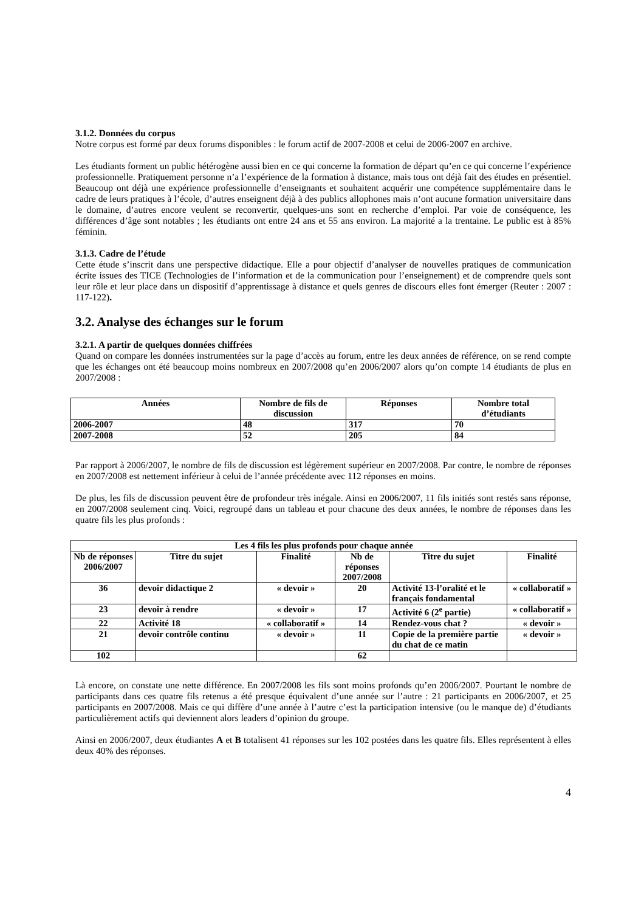3.1.2. Données du corpus
Notre corpus est formé par deux forums disponibles : le forum actif de 2007-2008 et celui de 2006-2007 en archive.
Les étudiants forment un public hétérogène aussi bien en ce qui concerne la formation de départ qu’en ce qui concerne l’expérience professionnelle. Pratiquement personne n’a l’expérience de la formation à distance, mais tous ont déjà fait des études en présentiel. Beaucoup ont déjà une expérience professionnelle d’enseignants et souhaitent acquérir une compétence supplémentaire dans le cadre de leurs pratiques à l’école, d’autres enseignent déjà à des publics allophones mais n’ont aucune formation universitaire dans le domaine, d’autres encore veulent se reconvertir, quelques-uns sont en recherche d’emploi. Par voie de conséquence, les différences d’âge sont notables ; les étudiants ont entre 24 ans et 55 ans environ. La majorité a la trentaine. Le public est à 85% féminin.
3.1.3. Cadre de l’étude
Cette étude s’inscrit dans une perspective didactique. Elle a pour objectif d’analyser de nouvelles pratiques de communication écrite issues des TICE (Technologies de l’information et de la communication pour l’enseignement) et de comprendre quels sont leur rôle et leur place dans un dispositif d’apprentissage à distance et quels genres de discours elles font émerger (Reuter : 2007 : 117-122).
3.2. Analyse des échanges sur le forum
3.2.1. A partir de quelques données chiffrées
Quand on compare les données instrumentées sur la page d’accès au forum, entre les deux années de référence, on se rend compte que les échanges ont été beaucoup moins nombreux en 2007/2008 qu’en 2006/2007 alors qu’on compte 14 étudiants de plus en 2007/2008 :
| Années | Nombre de fils de discussion | Réponses | Nombre total d’étudiants |
| --- | --- | --- | --- |
| 2006-2007 | 48 | 317 | 70 |
| 2007-2008 | 52 | 205 | 84 |
Par rapport à 2006/2007, le nombre de fils de discussion est légèrement supérieur en 2007/2008. Par contre, le nombre de réponses en 2007/2008 est nettement inférieur à celui de l’année précédente avec 112 réponses en moins.
De plus, les fils de discussion peuvent être de profondeur très inégale. Ainsi en 2006/2007, 11 fils initiés sont restés sans réponse, en 2007/2008 seulement cinq. Voici, regroupé dans un tableau et pour chacune des deux années, le nombre de réponses dans les quatre fils les plus profonds :
| Les 4 fils les plus profonds pour chaque année | | | | | |
| --- | --- | --- | --- | --- | --- |
| Nb de réponses 2006/2007 | Titre du sujet | Finalité | Nb de réponses 2007/2008 | Titre du sujet | Finalité |
| 36 | devoir didactique 2 | « devoir » | 20 | Activité 13-l’oralité et le français fondamental | « collaboratif » |
| 23 | devoir à rendre | « devoir » | 17 | Activité 6 (2<sup>e</sup> partie) | « collaboratif » |
| 22 | Activité 18 | « collaboratif » | 14 | Rendez-vous chat ? | « devoir » |
| 21 | devoir contrôle continu | « devoir » | 11 | Copie de la première partie du chat de ce matin | « devoir » |
| 102 | | | 62 | | |
Là encore, on constate une nette différence. En 2007/2008 les fils sont moins profonds qu’en 2006/2007. Pourtant le nombre de participants dans ces quatre fils retenus a été presque équivalent d’une année sur l’autre : 21 participants en 2006/2007, et 25 participants en 2007/2008. Mais ce qui diffère d’une année à l’autre c’est la participation intensive (ou le manque de) d’étudiants particulièrement actifs qui deviennent alors leaders d’opinion du groupe.
Ainsi en 2006/2007, deux étudiantes A et B totalisent 41 réponses sur les 102 postées dans les quatre fils. Elles représentent à elles deux 40% des réponses.
4